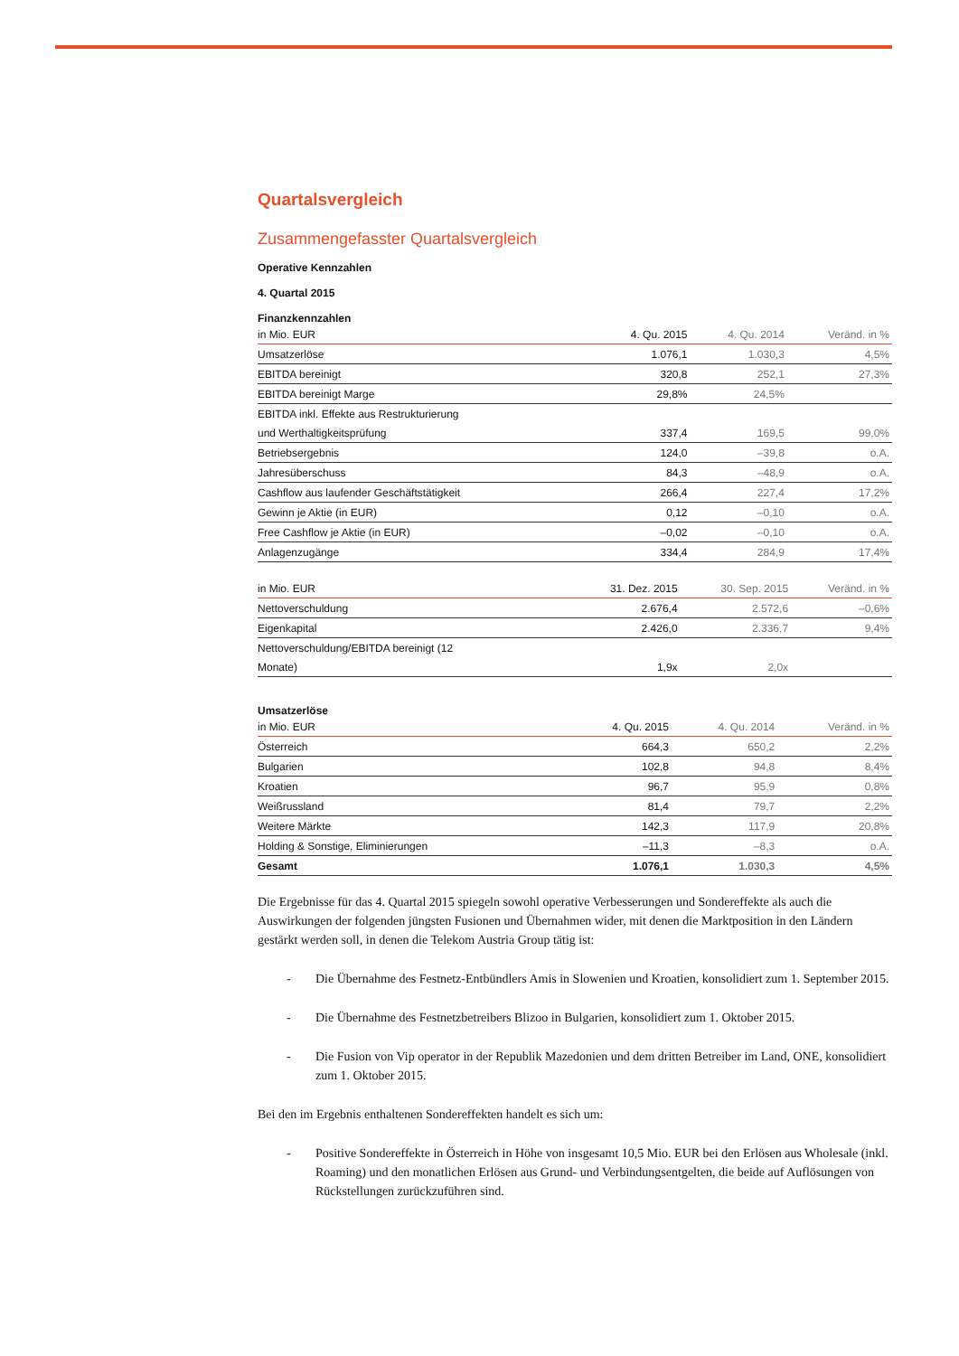Quartalsvergleich
Zusammengefasster Quartalsvergleich
Operative Kennzahlen
4. Quartal 2015
Finanzkennzahlen
| in Mio. EUR | 4. Qu. 2015 | 4. Qu. 2014 | Veränd. in % |
| --- | --- | --- | --- |
| Umsatzerlöse | 1.076,1 | 1.030,3 | 4,5% |
| EBITDA bereinigt | 320,8 | 252,1 | 27,3% |
| EBITDA bereinigt Marge | 29,8% | 24,5% | |
| EBITDA inkl. Effekte aus Restrukturierung | | | |
| und Werthaltigkeitsprüfung | 337,4 | 169,5 | 99,0% |
| Betriebsergebnis | 124,0 | –39,8 | o.A. |
| Jahresüberschuss | 84,3 | –48,9 | o.A. |
| Cashflow aus laufender Geschäftstätigkeit | 266,4 | 227,4 | 17,2% |
| Gewinn je Aktie (in EUR) | 0,12 | –0,10 | o.A. |
| Free Cashflow je Aktie (in EUR) | –0,02 | –0,10 | o.A. |
| Anlagenzugänge | 334,4 | 284,9 | 17,4% |
| in Mio. EUR | 31. Dez. 2015 | 30. Sep. 2015 | Veränd. in % |
| --- | --- | --- | --- |
| Nettoverschuldung | 2.676,4 | 2.572,6 | –0,6% |
| Eigenkapital | 2.426,0 | 2.336,7 | 9,4% |
| Nettoverschuldung/EBITDA bereinigt (12 | | | |
| Monate) | 1,9x | 2,0x | |
Umsatzerlöse
| in Mio. EUR | 4. Qu. 2015 | 4. Qu. 2014 | Veränd. in % |
| --- | --- | --- | --- |
| Österreich | 664,3 | 650,2 | 2,2% |
| Bulgarien | 102,8 | 94,8 | 8,4% |
| Kroatien | 96,7 | 95,9 | 0,8% |
| Weißrussland | 81,4 | 79,7 | 2,2% |
| Weitere Märkte | 142,3 | 117,9 | 20,8% |
| Holding & Sonstige, Eliminierungen | –11,3 | –8,3 | o.A. |
| Gesamt | 1.076,1 | 1.030,3 | 4,5% |
Die Ergebnisse für das 4. Quartal 2015 spiegeln sowohl operative Verbesserungen und Sondereffekte als auch die Auswirkungen der folgenden jüngsten Fusionen und Übernahmen wider, mit denen die Marktposition in den Ländern gestärkt werden soll, in denen die Telekom Austria Group tätig ist:
- Die Übernahme des Festnetz-Entbündlers Amis in Slowenien und Kroatien, konsolidiert zum 1. September 2015.
- Die Übernahme des Festnetzbetreibers Blizoo in Bulgarien, konsolidiert zum 1. Oktober 2015.
- Die Fusion von Vip operator in der Republik Mazedonien und dem dritten Betreiber im Land, ONE, konsolidiert zum 1. Oktober 2015.
Bei den im Ergebnis enthaltenen Sondereffekten handelt es sich um:
- Positive Sondereffekte in Österreich in Höhe von insgesamt 10,5 Mio. EUR bei den Erlösen aus Wholesale (inkl. Roaming) und den monatlichen Erlösen aus Grund- und Verbindungsentgelten, die beide auf Auflösungen von Rückstellungen zurückzuführen sind.